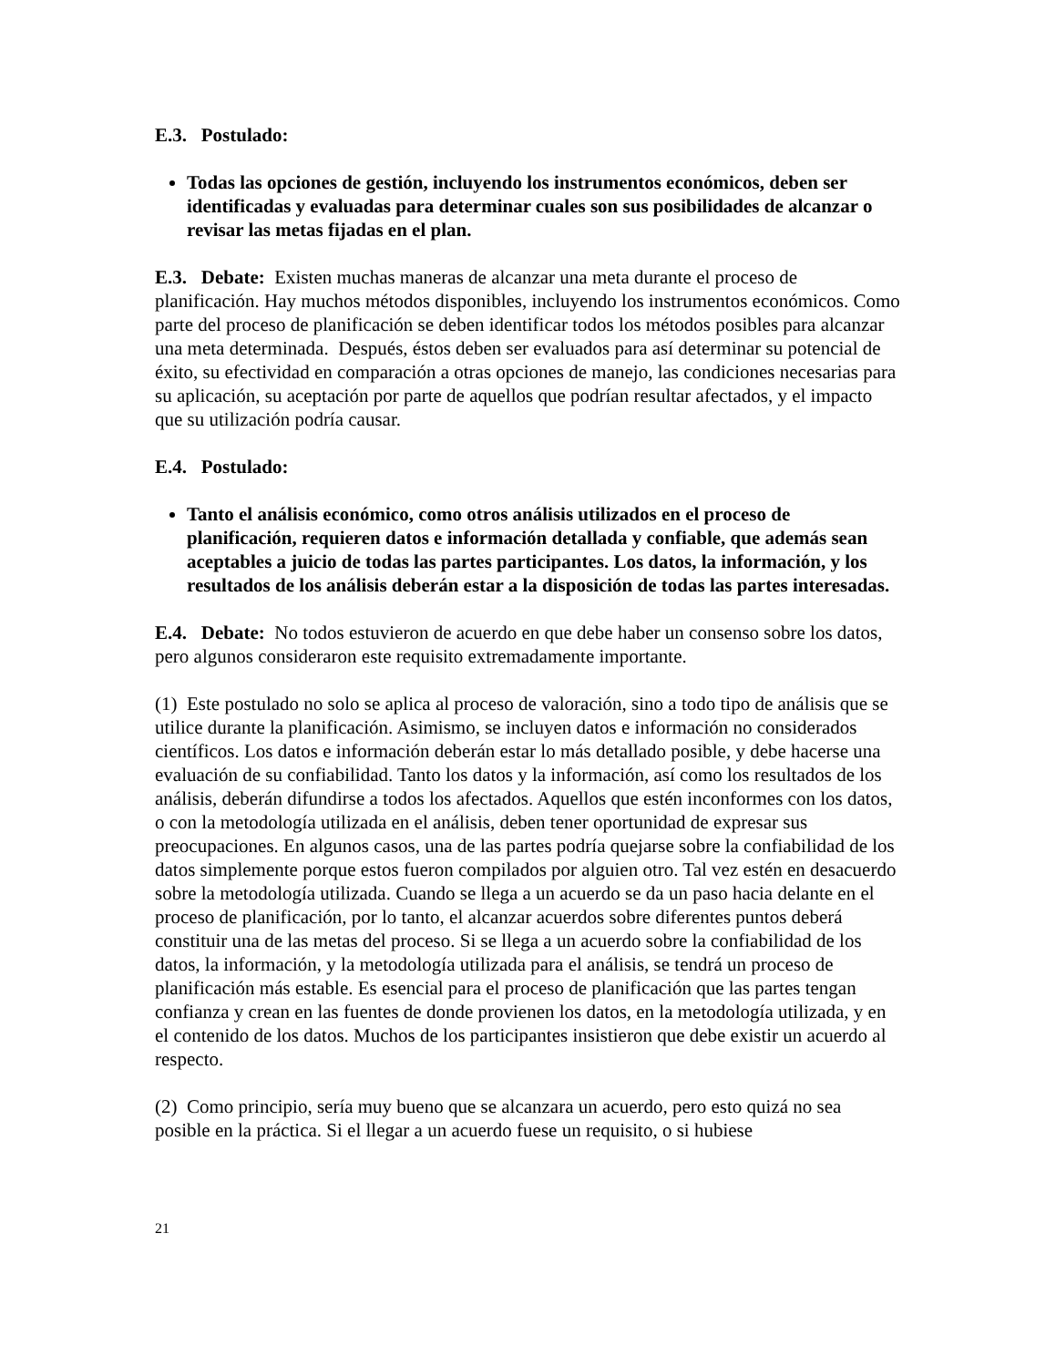E.3. Postulado:
Todas las opciones de gestión, incluyendo los instrumentos económicos, deben ser identificadas y evaluadas para determinar cuales son sus posibilidades de alcanzar o revisar las metas fijadas en el plan.
E.3. Debate: Existen muchas maneras de alcanzar una meta durante el proceso de planificación. Hay muchos métodos disponibles, incluyendo los instrumentos económicos. Como parte del proceso de planificación se deben identificar todos los métodos posibles para alcanzar una meta determinada. Después, éstos deben ser evaluados para así determinar su potencial de éxito, su efectividad en comparación a otras opciones de manejo, las condiciones necesarias para su aplicación, su aceptación por parte de aquellos que podrían resultar afectados, y el impacto que su utilización podría causar.
E.4. Postulado:
Tanto el análisis económico, como otros análisis utilizados en el proceso de planificación, requieren datos e información detallada y confiable, que además sean aceptables a juicio de todas las partes participantes. Los datos, la información, y los resultados de los análisis deberán estar a la disposición de todas las partes interesadas.
E.4. Debate: No todos estuvieron de acuerdo en que debe haber un consenso sobre los datos, pero algunos consideraron este requisito extremadamente importante.
(1) Este postulado no solo se aplica al proceso de valoración, sino a todo tipo de análisis que se utilice durante la planificación. Asimismo, se incluyen datos e información no considerados científicos. Los datos e información deberán estar lo más detallado posible, y debe hacerse una evaluación de su confiabilidad. Tanto los datos y la información, así como los resultados de los análisis, deberán difundirse a todos los afectados. Aquellos que estén inconformes con los datos, o con la metodología utilizada en el análisis, deben tener oportunidad de expresar sus preocupaciones. En algunos casos, una de las partes podría quejarse sobre la confiabilidad de los datos simplemente porque estos fueron compilados por alguien otro. Tal vez estén en desacuerdo sobre la metodología utilizada. Cuando se llega a un acuerdo se da un paso hacia delante en el proceso de planificación, por lo tanto, el alcanzar acuerdos sobre diferentes puntos deberá constituir una de las metas del proceso. Si se llega a un acuerdo sobre la confiabilidad de los datos, la información, y la metodología utilizada para el análisis, se tendrá un proceso de planificación más estable. Es esencial para el proceso de planificación que las partes tengan confianza y crean en las fuentes de donde provienen los datos, en la metodología utilizada, y en el contenido de los datos. Muchos de los participantes insistieron que debe existir un acuerdo al respecto.
(2) Como principio, sería muy bueno que se alcanzara un acuerdo, pero esto quizá no sea posible en la práctica. Si el llegar a un acuerdo fuese un requisito, o si hubiese
21